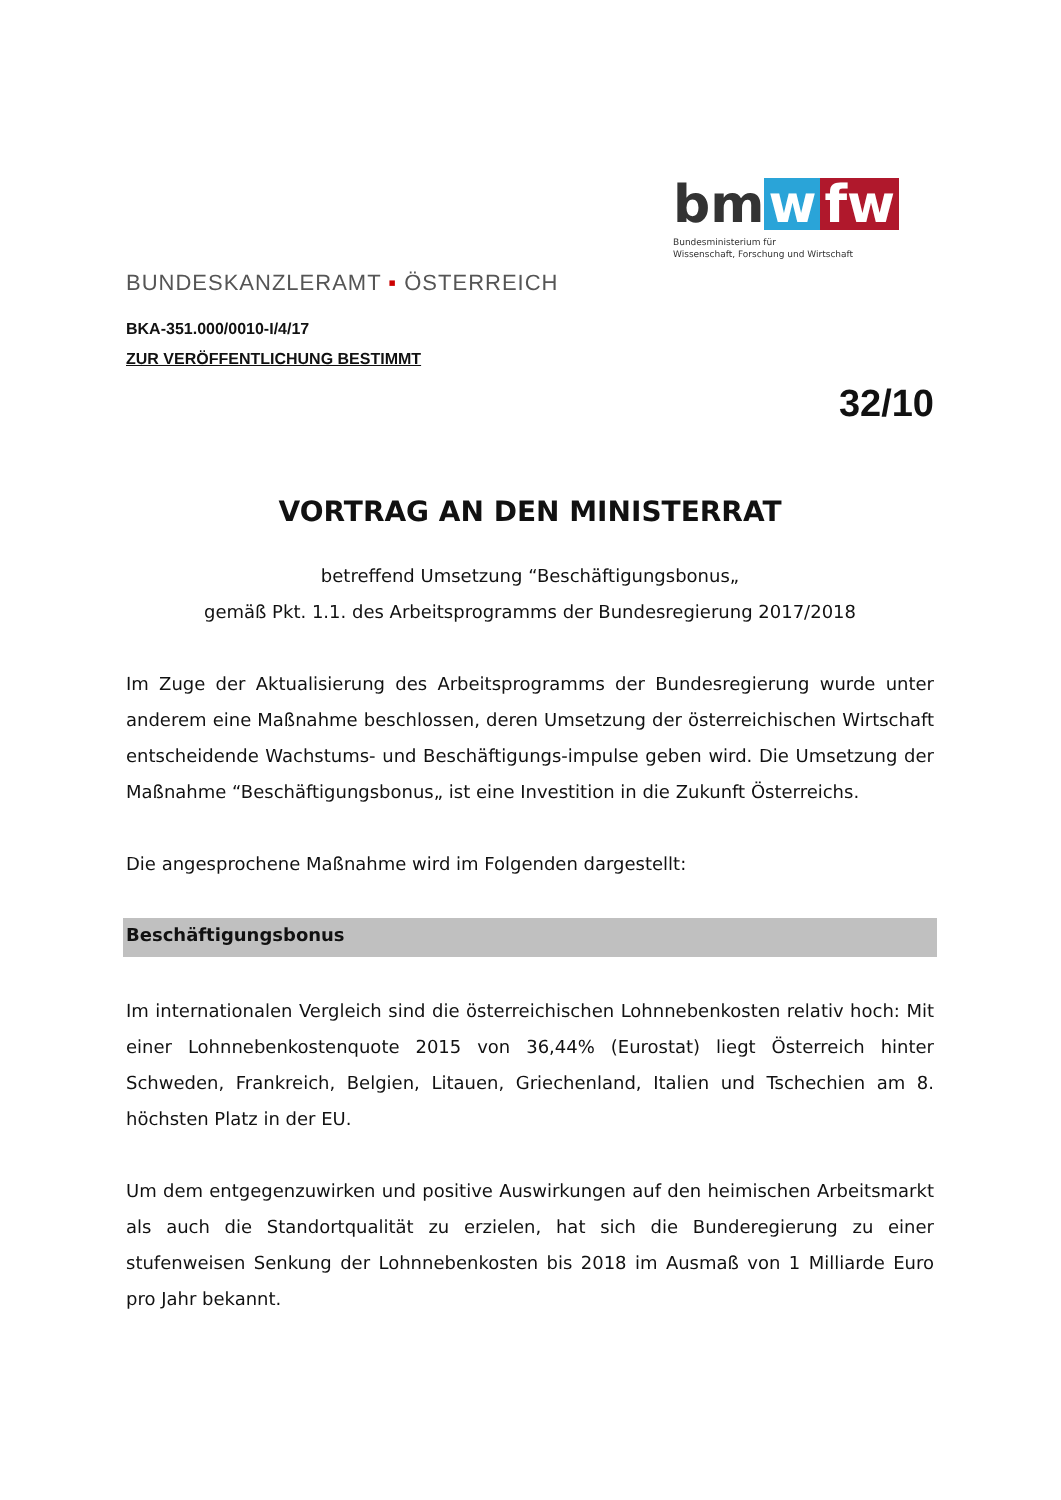bm w fw
Bundesministerium für
Wissenschaft, Forschung und Wirtschaft
BUNDESKANZLERAMT ▪ ÖSTERREICH
BKA-351.000/0010-I/4/17
ZUR VERÖFFENTLICHUNG BESTIMMT
32/10
VORTRAG AN DEN MINISTERRAT
betreffend Umsetzung “Beschäftigungsbonus„
gemäß Pkt. 1.1. des Arbeitsprogramms der Bundesregierung 2017/2018
Im Zuge der Aktualisierung des Arbeitsprogramms der Bundesregierung wurde unter anderem eine Maßnahme beschlossen, deren Umsetzung der österreichischen Wirtschaft entscheidende Wachstums- und Beschäftigungs-impulse geben wird. Die Umsetzung der Maßnahme “Beschäftigungsbonus„ ist eine Investition in die Zukunft Österreichs.
Die angesprochene Maßnahme wird im Folgenden dargestellt:
Beschäftigungsbonus
Im internationalen Vergleich sind die österreichischen Lohnnebenkosten relativ hoch: Mit einer Lohnnebenkostenquote 2015 von 36,44% (Eurostat) liegt Österreich hinter Schweden, Frankreich, Belgien, Litauen, Griechenland, Italien und Tschechien am 8. höchsten Platz in der EU.
Um dem entgegenzuwirken und positive Auswirkungen auf den heimischen Arbeitsmarkt als auch die Standortqualität zu erzielen, hat sich die Bunderegierung zu einer stufenweisen Senkung der Lohnnebenkosten bis 2018 im Ausmaß von 1 Milliarde Euro pro Jahr bekannt.